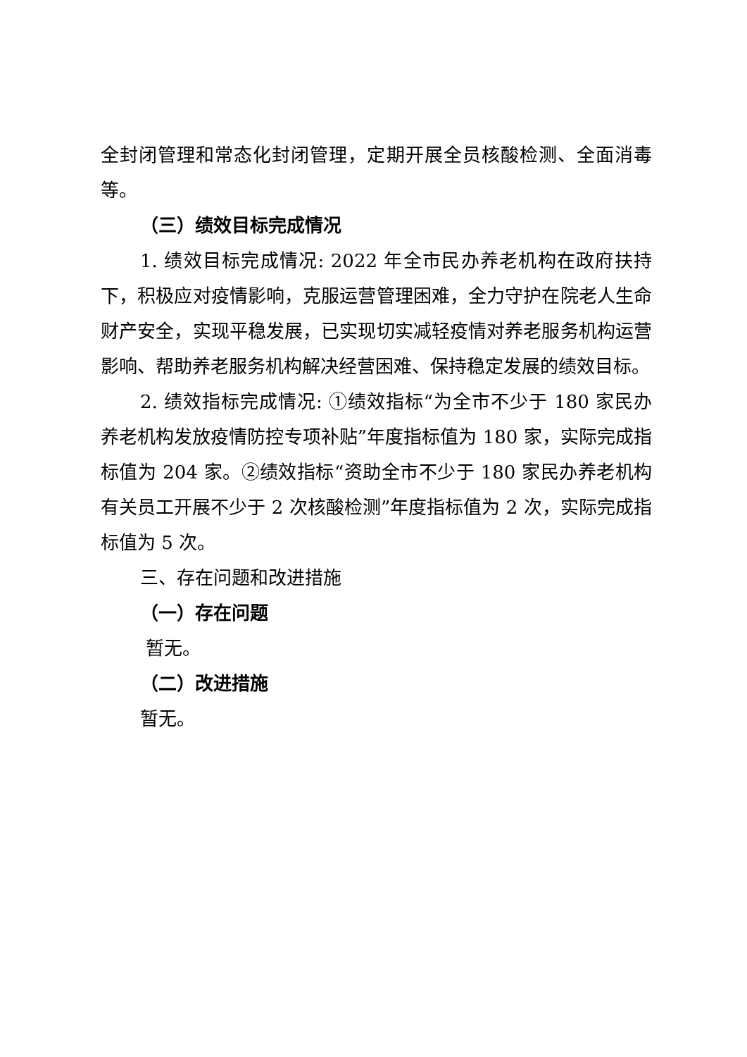全封闭管理和常态化封闭管理，定期开展全员核酸检测、全面消毒等。
（三）绩效目标完成情况
1. 绩效目标完成情况: 2022 年全市民办养老机构在政府扶持下，积极应对疫情影响，克服运营管理困难，全力守护在院老人生命财产安全，实现平稳发展，已实现切实减轻疫情对养老服务机构运营影响、帮助养老服务机构解决经营困难、保持稳定发展的绩效目标。
2. 绩效指标完成情况: ①绩效指标“为全市不少于 180 家民办养老机构发放疫情防控专项补贴”年度指标值为 180 家，实际完成指标值为 204 家。②绩效指标“资助全市不少于 180 家民办养老机构有关员工开展不少于 2 次核酸检测”年度指标值为 2 次，实际完成指标值为 5 次。
三、存在问题和改进措施
（一）存在问题
暂无。
（二）改进措施
暂无。